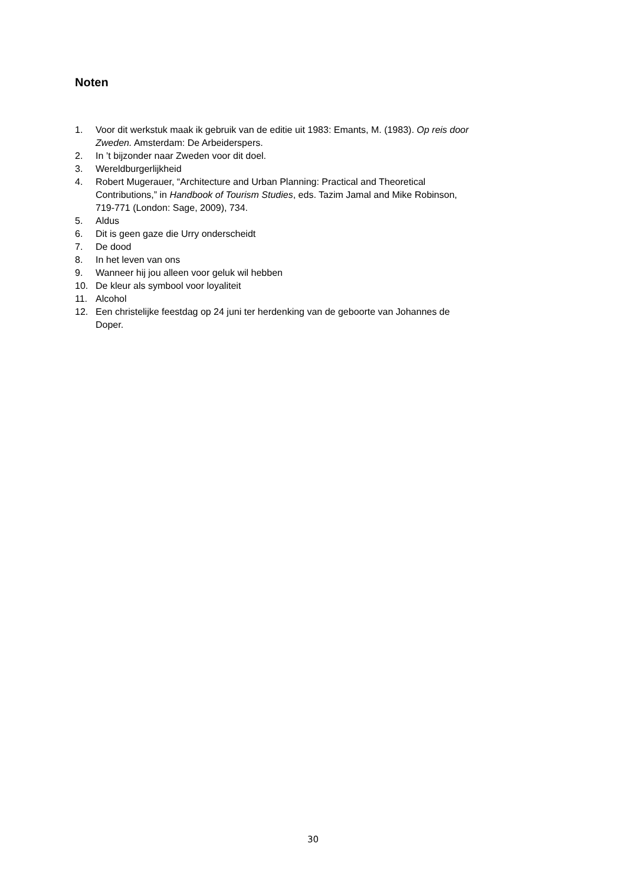Noten
1. Voor dit werkstuk maak ik gebruik van de editie uit 1983: Emants, M. (1983). Op reis door Zweden. Amsterdam: De Arbeiderspers.
2. In ’t bijzonder naar Zweden voor dit doel.
3. Wereldburgerlijkheid
4. Robert Mugerauer, “Architecture and Urban Planning: Practical and Theoretical Contributions,” in Handbook of Tourism Studies, eds. Tazim Jamal and Mike Robinson, 719-771 (London: Sage, 2009), 734.
5. Aldus
6. Dit is geen gaze die Urry onderscheidt
7. De dood
8. In het leven van ons
9. Wanneer hij jou alleen voor geluk wil hebben
10. De kleur als symbool voor loyaliteit
11. Alcohol
12. Een christelijke feestdag op 24 juni ter herdenking van de geboorte van Johannes de Doper.
30